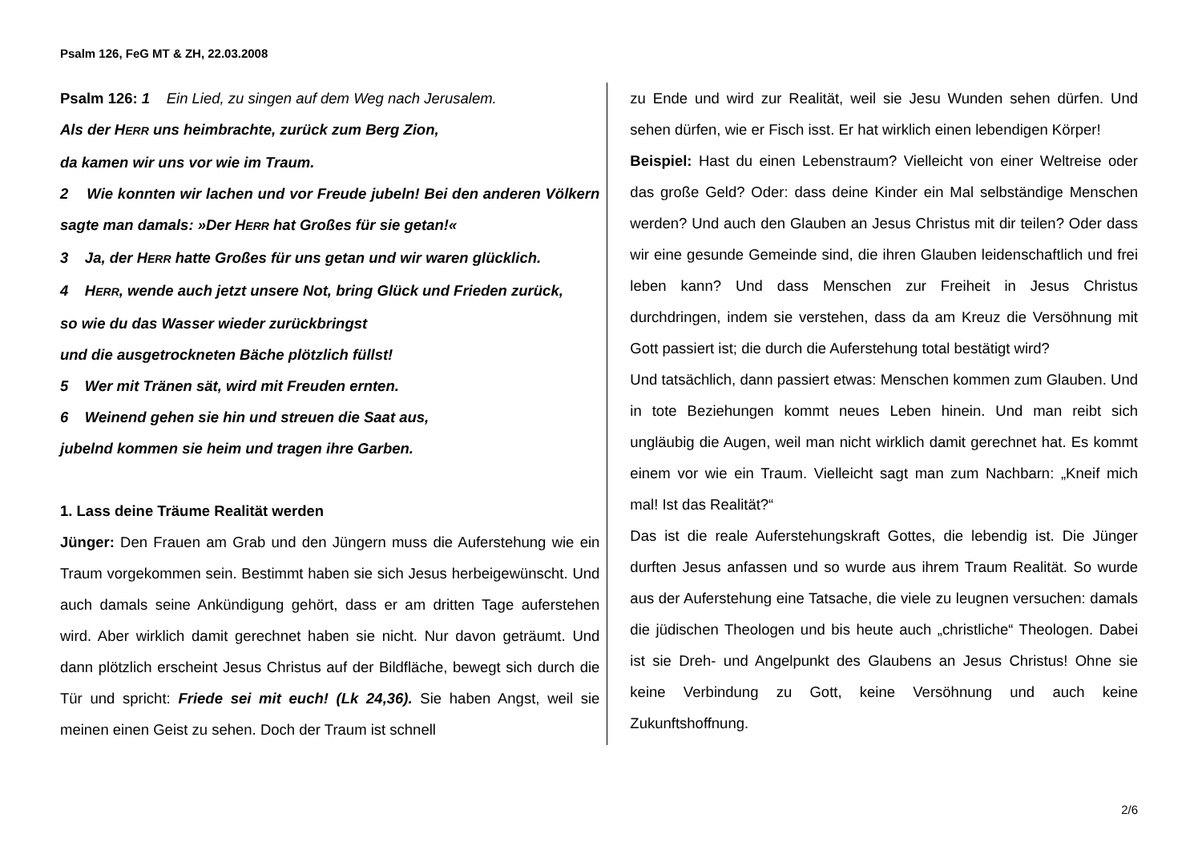Psalm 126, FeG MT & ZH, 22.03.2008
Psalm 126: 1 Ein Lied, zu singen auf dem Weg nach Jerusalem.
Als der HERR uns heimbrachte, zurück zum Berg Zion,
da kamen wir uns vor wie im Traum.
2 Wie konnten wir lachen und vor Freude jubeln! Bei den anderen Völkern sagte man damals: »Der HERR hat Großes für sie getan!«
3 Ja, der HERR hatte Großes für uns getan und wir waren glücklich.
4 HERR, wende auch jetzt unsere Not, bring Glück und Frieden zurück,
so wie du das Wasser wieder zurückbringst
und die ausgetrockneten Bäche plötzlich füllst!
5 Wer mit Tränen sät, wird mit Freuden ernten.
6 Weinend gehen sie hin und streuen die Saat aus,
jubelnd kommen sie heim und tragen ihre Garben.
1. Lass deine Träume Realität werden
Jünger: Den Frauen am Grab und den Jüngern muss die Auferstehung wie ein Traum vorgekommen sein. Bestimmt haben sie sich Jesus herbeigewünscht. Und auch damals seine Ankündigung gehört, dass er am dritten Tage auferstehen wird. Aber wirklich damit gerechnet haben sie nicht. Nur davon geträumt. Und dann plötzlich erscheint Jesus Christus auf der Bildfläche, bewegt sich durch die Tür und spricht: Friede sei mit euch! (Lk 24,36). Sie haben Angst, weil sie meinen einen Geist zu sehen. Doch der Traum ist schnell
zu Ende und wird zur Realität, weil sie Jesu Wunden sehen dürfen. Und sehen dürfen, wie er Fisch isst. Er hat wirklich einen lebendigen Körper!
Beispiel: Hast du einen Lebenstraum? Vielleicht von einer Weltreise oder das große Geld? Oder: dass deine Kinder ein Mal selbständige Menschen werden? Und auch den Glauben an Jesus Christus mit dir teilen? Oder dass wir eine gesunde Gemeinde sind, die ihren Glauben leidenschaftlich und frei leben kann? Und dass Menschen zur Freiheit in Jesus Christus durchdringen, indem sie verstehen, dass da am Kreuz die Versöhnung mit Gott passiert ist; die durch die Auferstehung total bestätigt wird?
Und tatsächlich, dann passiert etwas: Menschen kommen zum Glauben. Und in tote Beziehungen kommt neues Leben hinein. Und man reibt sich ungläubig die Augen, weil man nicht wirklich damit gerechnet hat. Es kommt einem vor wie ein Traum. Vielleicht sagt man zum Nachbarn: „Kneif mich mal! Ist das Realität?“
Das ist die reale Auferstehungskraft Gottes, die lebendig ist. Die Jünger durften Jesus anfassen und so wurde aus ihrem Traum Realität. So wurde aus der Auferstehung eine Tatsache, die viele zu leugnen versuchen: damals die jüdischen Theologen und bis heute auch „christliche“ Theologen. Dabei ist sie Dreh- und Angelpunkt des Glaubens an Jesus Christus! Ohne sie keine Verbindung zu Gott, keine Versöhnung und auch keine Zukunftshoffnung.
2/6